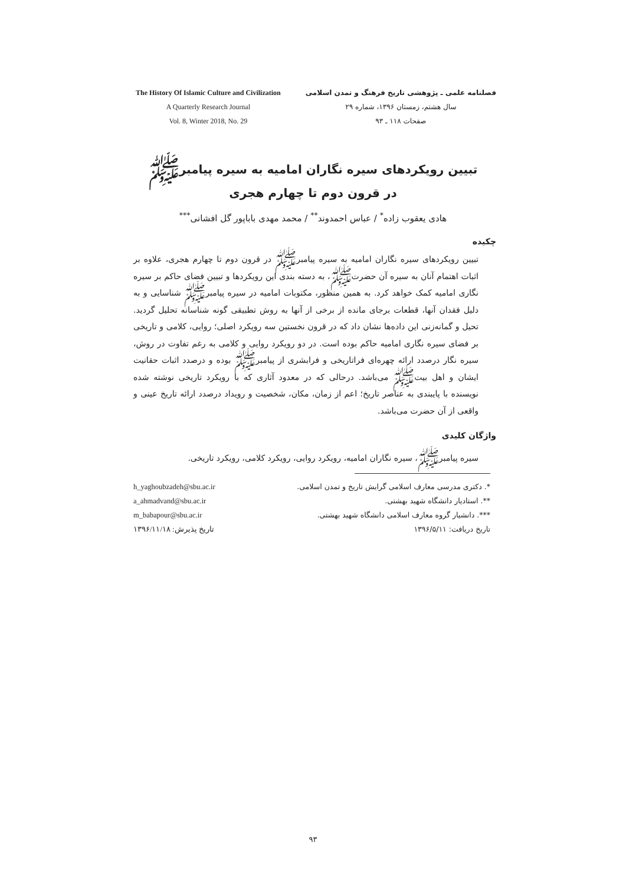The History Of Islamic Culture and Civilization
A Quarterly Research Journal
Vol. 8, Winter 2018, No. 29
فصلنامه علمی ـ پژوهشی تاریخ فرهنگ و تمدن اسلامی
سال هشتم، زمستان ۱۳۹۶، شماره ۲۹
صفحات ۱۱۸ ـ ۹۳
تبیین رویکردهای سیره نگاران امامیه به سیره پیامبرﷺ
در قرون دوم تا چهارم هجری
هادی یعقوب زاده<sup>*</sup> / عباس احمدوند<sup>**</sup> / محمد مهدی باباپور گل افشانی<sup>***</sup>
چکیده
تبیین رویکردهای سیره نگاران امامیه به سیره پیامبرﷺ در قرون دوم تا چهارم هجری، علاوه بر اثبات اهتمام آنان به سیره آن حضرتﷺ، به دسته بندی این رویکردها و تبیین فضای حاکم بر سیره نگاری امامیه کمک خواهد کرد. به همین منظور، مکتوبات امامیه در سیره پیامبرﷺ شناسایی و به دلیل فقدان آنها، قطعات برجای مانده از برخی از آنها به روش تطبیقی گونه شناسانه تحلیل گردید. تحیل و گمانه‌زنی این داده‌ها نشان داد که در قرون نخستین سه رویکرد اصلی؛ روایی، کلامی و تاریخی بر فضای سیره نگاری امامیه حاکم بوده است. در دو رویکرد روایی و کلامی به رغم تفاوت در روش، سیره نگار درصدد ارائه چهره‌ای فراتاریخی و فرابشری از پیامبرﷺ بوده و درصدد اثبات حقانیت ایشان و اهل بیتﷺ می‌باشد. درحالی که در معدود آثاری که با رویکرد تاریخی نوشته شده نویسنده با پایبندی به عناصر تاریخ؛ اعم از زمان، مکان، شخصیت و رویداد درصدد ارائه تاریخ عینی و واقعی از آن حضرت می‌باشد.
واژگان کلیدی
سیره پیامبرﷺ، سیره نگاران امامیه، رویکرد روایی، رویکرد کلامی، رویکرد تاریخی.
h_yaghoubzadeh@sbu.ac.ir
a_ahmadvand@sbu.ac.ir
m_babapour@sbu.ac.ir
تاریخ پذیرش: ۱۳۹۶/۱۱/۱۸
*. دکتری مدرسی معارف اسلامی گرایش تاریخ و تمدن اسلامی.
**. استادیار دانشگاه شهید بهشتی.
***. دانشیار گروه معارف اسلامی دانشگاه شهید بهشتی.
تاریخ دریافت: ۱۳۹۶/۵/۱۱
۹۳